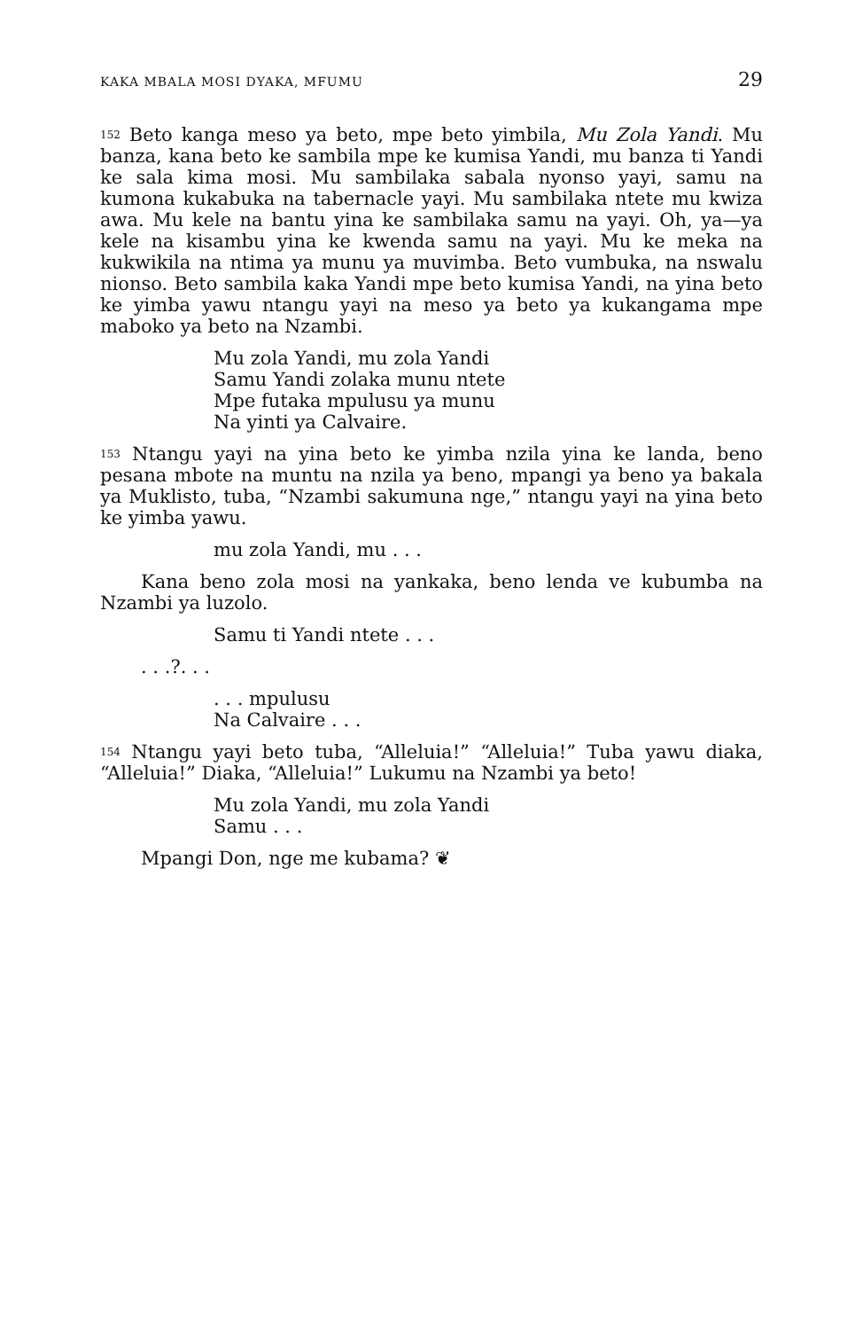KAKA MBALA MOSI DYAKA, MFUMU 29
<sup>152</sup> Beto kanga meso ya beto, mpe beto yimbila, Mu Zola Yandi. Mu banza, kana beto ke sambila mpe ke kumisa Yandi, mu banza ti Yandi ke sala kima mosi. Mu sambilaka sabala nyonso yayi, samu na kumona kukabuka na tabernacle yayi. Mu sambilaka ntete mu kwiza awa. Mu kele na bantu yina ke sambilaka samu na yayi. Oh, ya—ya kele na kisambu yina ke kwenda samu na yayi. Mu ke meka na kukwikila na ntima ya munu ya muvimba. Beto vumbuka, na nswalu nionso. Beto sambila kaka Yandi mpe beto kumisa Yandi, na yina beto ke yimba yawu ntangu yayi na meso ya beto ya kukangama mpe maboko ya beto na Nzambi.
Mu zola Yandi, mu zola Yandi
Samu Yandi zolaka munu ntete
Mpe futaka mpulusu ya munu
Na yinti ya Calvaire.
<sup>153</sup> Ntangu yayi na yina beto ke yimba nzila yina ke landa, beno pesana mbote na muntu na nzila ya beno, mpangi ya beno ya bakala ya Muklisto, tuba, “Nzambi sakumuna nge,” ntangu yayi na yina beto ke yimba yawu.
mu zola Yandi, mu . . .
Kana beno zola mosi na yankaka, beno lenda ve kubumba na Nzambi ya luzolo.
Samu ti Yandi ntete . . .
. . .?. . .
. . . mpulusu
Na Calvaire . . .
<sup>154</sup> Ntangu yayi beto tuba, “Alleluia!” “Alleluia!” Tuba yawu diaka, “Alleluia!” Diaka, “Alleluia!” Lukumu na Nzambi ya beto!
Mu zola Yandi, mu zola Yandi
Samu . . .
Mpangi Don, nge me kubama? ❦